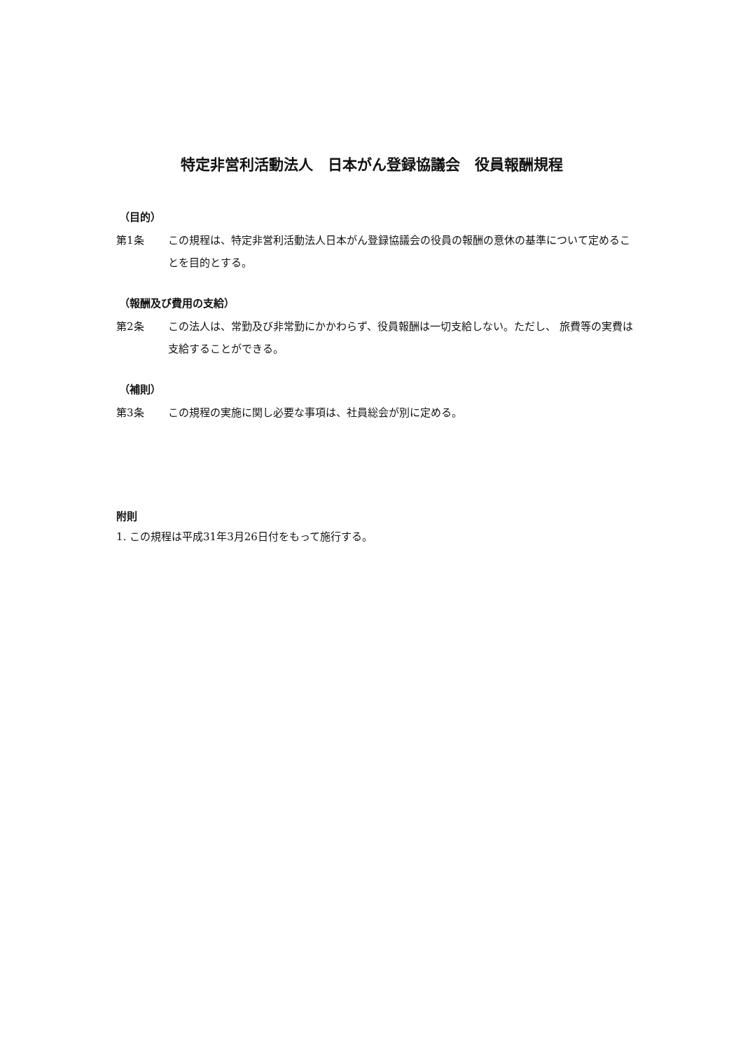特定非営利活動法人　日本がん登録協議会　役員報酬規程
（目的）
第1条 この規程は、特定非営利活動法人日本がん登録協議会の役員の報酬の意休の基準について定めることを目的とする。
（報酬及び費用の支給）
第2条 この法人は、常勤及び非常勤にかかわらず、役員報酬は一切支給しない。ただし、 旅費等の実費は支給することができる。
（補則）
第3条 この規程の実施に関し必要な事項は、社員総会が別に定める。
附則
1. この規程は平成31年3月26日付をもって施行する。